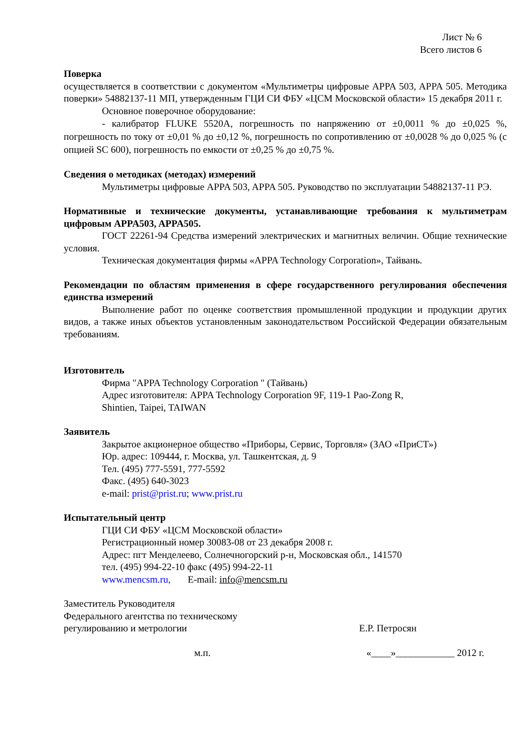Лист № 6
Всего листов 6
Поверка
осуществляется в соответствии с документом «Мультиметры цифровые APPA 503, APPA 505. Методика поверки» 54882137-11 МП, утвержденным ГЦИ СИ ФБУ «ЦСМ Московской области» 15 декабря 2011 г.
Основное поверочное оборудование:
- калибратор FLUKE 5520A, погрешность по напряжению от ±0,0011 % до ±0,025 %, погрешность по току от ±0,01 % до ±0,12 %, погрешность по сопротивлению от ±0,0028 % до 0,025 % (с опцией SC 600), погрешность по емкости от ±0,25 % до ±0,75 %.
Сведения о методиках (методах) измерений
Мультиметры цифровые APPA 503, APPA 505. Руководство по эксплуатации 54882137-11 РЭ.
Нормативные и технические документы, устанавливающие требования к мультиметрам цифровым APPA503, APPA505.
ГОСТ 22261-94 Средства измерений электрических и магнитных величин. Общие технические условия.
Техническая документация фирмы «APPA Technology Corporation», Тайвань.
Рекомендации по областям применения в сфере государственного регулирования обеспечения единства измерений
Выполнение работ по оценке соответствия промышленной продукции и продукции других видов, а также иных объектов установленным законодательством Российской Федерации обязательным требованиям.
Изготовитель
Фирма "APPA Technology Corporation " (Тайвань)
Адрес изготовителя: APPA Technology Corporation 9F, 119-1 Pao-Zong R,
Shintien, Taipei, TAIWAN
Заявитель
Закрытое акционерное общество «Приборы, Сервис, Торговля» (ЗАО «ПриСТ»)
Юр. адрес: 109444, г. Москва, ул. Ташкентская, д. 9
Тел. (495) 777-5591, 777-5592
Факс. (495) 640-3023
e-mail: prist@prist.ru; www.prist.ru
Испытательный центр
ГЦИ СИ ФБУ «ЦСМ Московской области»
Регистрационный номер 30083-08 от 23 декабря 2008 г.
Адрес: пгт Менделеево, Солнечногорский р-н, Московская обл., 141570
тел. (495) 994-22-10 факс (495) 994-22-11
www.mencsm.ru, E-mail: info@mencsm.ru
Заместитель Руководителя
Федерального агентства по техническому
регулированию и метрологии Е.Р. Петросян
м.п. «____»____________ 2012 г.